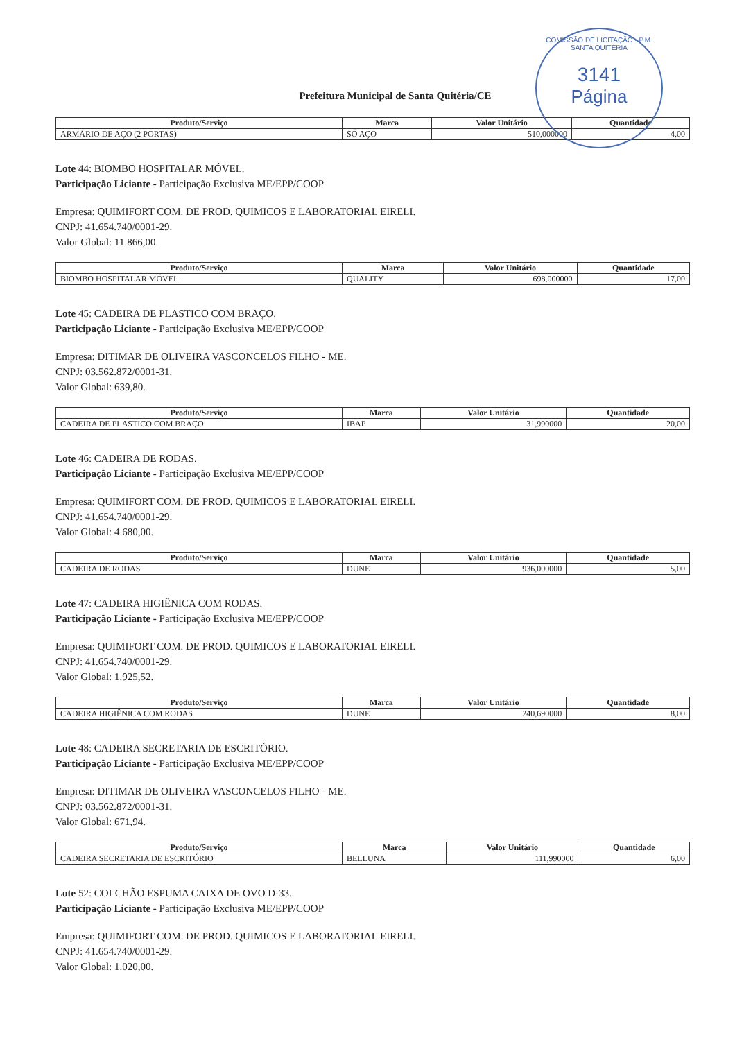COMISSÃO DE LICITAÇÃO - P.M. SANTA QUITÉRIA
3141
Página
Prefeitura Municipal de Santa Quitéria/CE
| Produto/Serviço | Marca | Valor Unitário | Quantidade |
| --- | --- | --- | --- |
| ARMÁRIO DE AÇO (2 PORTAS) | SÓ AÇO | 510,000000 | 4,00 |
Lote 44: BIOMBO HOSPITALAR MÓVEL.
Participação Liciante - Participação Exclusiva ME/EPP/COOP
Empresa: QUIMIFORT COM. DE PROD. QUIMICOS E LABORATORIAL EIRELI.
CNPJ: 41.654.740/0001-29.
Valor Global: 11.866,00.
| Produto/Serviço | Marca | Valor Unitário | Quantidade |
| --- | --- | --- | --- |
| BIOMBO HOSPITALAR MÓVEL | QUALITY | 698,000000 | 17,00 |
Lote 45: CADEIRA DE PLASTICO COM BRAÇO.
Participação Liciante - Participação Exclusiva ME/EPP/COOP
Empresa: DITIMAR DE OLIVEIRA VASCONCELOS FILHO - ME.
CNPJ: 03.562.872/0001-31.
Valor Global: 639,80.
| Produto/Serviço | Marca | Valor Unitário | Quantidade |
| --- | --- | --- | --- |
| CADEIRA DE PLASTICO COM BRAÇO | IBAP | 31,990000 | 20,00 |
Lote 46: CADEIRA DE RODAS.
Participação Liciante - Participação Exclusiva ME/EPP/COOP
Empresa: QUIMIFORT COM. DE PROD. QUIMICOS E LABORATORIAL EIRELI.
CNPJ: 41.654.740/0001-29.
Valor Global: 4.680,00.
| Produto/Serviço | Marca | Valor Unitário | Quantidade |
| --- | --- | --- | --- |
| CADEIRA DE RODAS | DUNE | 936,000000 | 5,00 |
Lote 47: CADEIRA HIGIÊNICA COM RODAS.
Participação Liciante - Participação Exclusiva ME/EPP/COOP
Empresa: QUIMIFORT COM. DE PROD. QUIMICOS E LABORATORIAL EIRELI.
CNPJ: 41.654.740/0001-29.
Valor Global: 1.925,52.
| Produto/Serviço | Marca | Valor Unitário | Quantidade |
| --- | --- | --- | --- |
| CADEIRA HIGIÊNICA COM RODAS | DUNE | 240,690000 | 8,00 |
Lote 48: CADEIRA SECRETARIA DE ESCRITÓRIO.
Participação Liciante - Participação Exclusiva ME/EPP/COOP
Empresa: DITIMAR DE OLIVEIRA VASCONCELOS FILHO - ME.
CNPJ: 03.562.872/0001-31.
Valor Global: 671,94.
| Produto/Serviço | Marca | Valor Unitário | Quantidade |
| --- | --- | --- | --- |
| CADEIRA SECRETARIA DE ESCRITÓRIO | BELLUNA | 111,990000 | 6,00 |
Lote 52: COLCHÃO ESPUMA CAIXA DE OVO D-33.
Participação Liciante - Participação Exclusiva ME/EPP/COOP
Empresa: QUIMIFORT COM. DE PROD. QUIMICOS E LABORATORIAL EIRELI.
CNPJ: 41.654.740/0001-29.
Valor Global: 1.020,00.